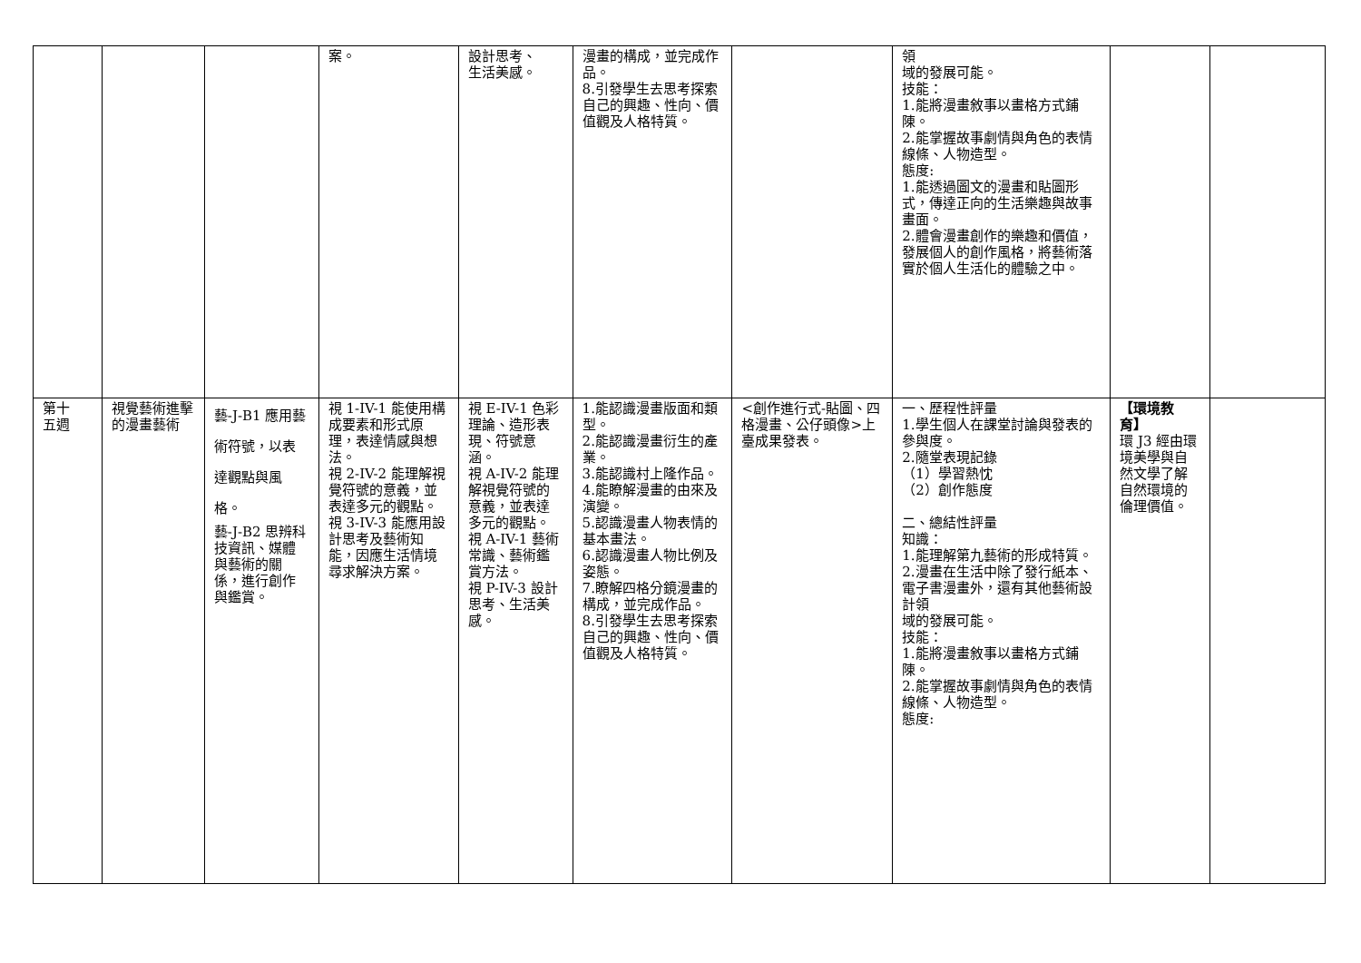| | | | 案。 | 設計思考、 生活美感。 | 漫畫的構成，並完成作品。 8.引發學生去思考探索自己的興趣、性向、價值觀及人格特質。 | | 領 域的發展可能。 技能： 1.能將漫畫敘事以畫格方式鋪陳。 2.能掌握故事劇情與角色的表情線條、人物造型。 態度: 1.能透過圖文的漫畫和貼圖形式，傳達正向的生活樂趣與故事畫面。 2.體會漫畫創作的樂趣和價值，發展個人的創作風格，將藝術落實於個人生活化的體驗之中。 | | |
| 第十 五週 | 視覺藝術進擊的漫畫藝術 | 藝-J-B1 應用藝術符號，以表達觀點與風格。 藝-J-B2 思辨科技資訊、媒體與藝術的關係，進行創作與鑑賞。 | 視 1-IV-1 能使用構成要素和形式原理，表達情感與想法。 視 2-IV-2 能理解視覺符號的意義，並表達多元的觀點。 視 3-IV-3 能應用設計思考及藝術知能，因應生活情境尋求解決方案。 | 視 E-IV-1 色彩理論、造形表現、符號意涵。 視 A-IV-2 能理解視覺符號的意義，並表達多元的觀點。 視 A-IV-1 藝術常識、藝術鑑賞方法。 視 P-IV-3 設計思考、生活美感。 | 1.能認識漫畫版面和類型。 2.能認識漫畫衍生的產業。 3.能認識村上隆作品。 4.能瞭解漫畫的由來及演變。 5.認識漫畫人物表情的基本畫法。 6.認識漫畫人物比例及姿態。 7.瞭解四格分鏡漫畫的構成，並完成作品。 8.引發學生去思考探索自己的興趣、性向、價值觀及人格特質。 | <創作進行式-貼圖、四格漫畫、公仔頭像>上臺成果發表。 | 一、歷程性評量 1.學生個人在課堂討論與發表的參與度。 2.隨堂表現記錄 （1）學習熱忱 （2）創作態度 二、總結性評量 知識： 1.能理解第九藝術的形成特質。 2.漫畫在生活中除了發行紙本、電子書漫畫外，還有其他藝術設計領 域的發展可能。 技能： 1.能將漫畫敘事以畫格方式鋪陳。 2.能掌握故事劇情與角色的表情線條、人物造型。 態度: | 【環境教育】 環 J3 經由環境美學與自然文學了解自然環境的倫理價值。 | |